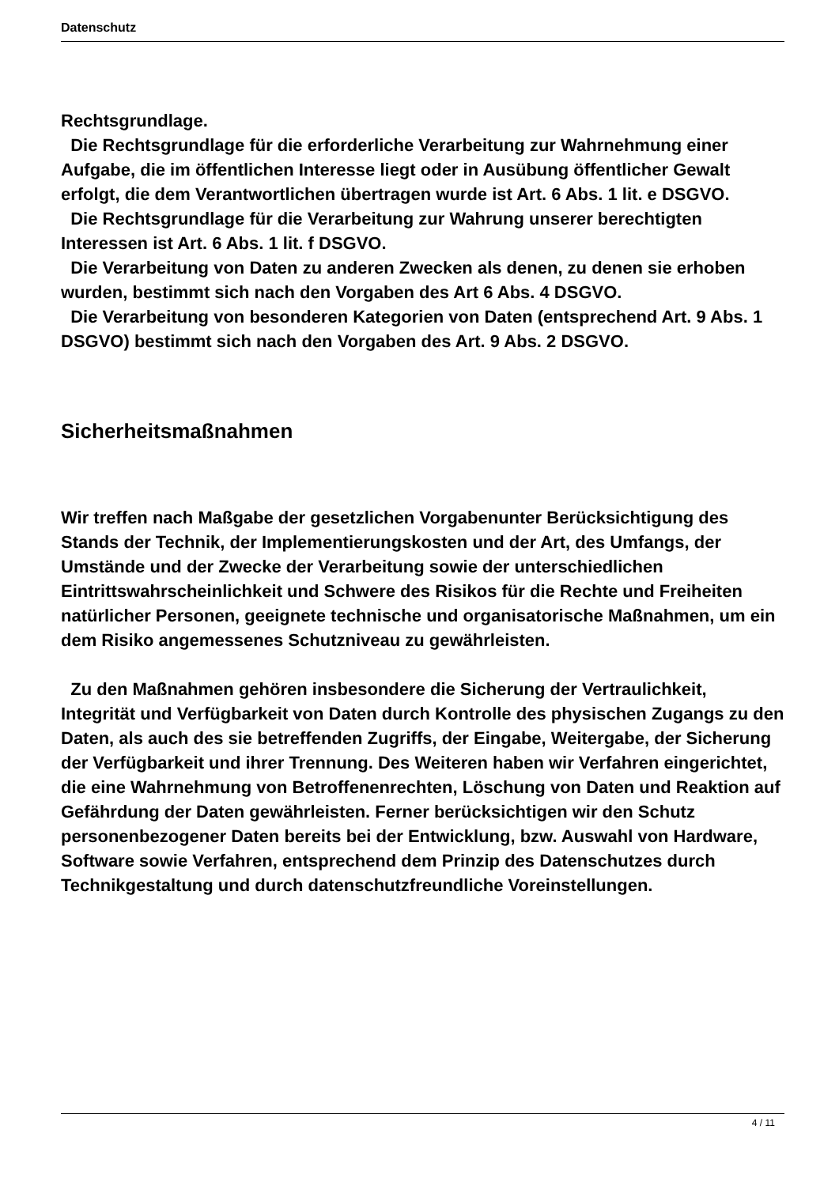Datenschutz
Rechtsgrundlage.
Die Rechtsgrundlage für die erforderliche Verarbeitung zur Wahrnehmung einer Aufgabe, die im öffentlichen Interesse liegt oder in Ausübung öffentlicher Gewalt erfolgt, die dem Verantwortlichen übertragen wurde ist Art. 6 Abs. 1 lit. e DSGVO.
Die Rechtsgrundlage für die Verarbeitung zur Wahrung unserer berechtigten Interessen ist Art. 6 Abs. 1 lit. f DSGVO.
Die Verarbeitung von Daten zu anderen Zwecken als denen, zu denen sie erhoben wurden, bestimmt sich nach den Vorgaben des Art 6 Abs. 4 DSGVO.
Die Verarbeitung von besonderen Kategorien von Daten (entsprechend Art. 9 Abs. 1 DSGVO) bestimmt sich nach den Vorgaben des Art. 9 Abs. 2 DSGVO.
Sicherheitsmaßnahmen
Wir treffen nach Maßgabe der gesetzlichen Vorgabenunter Berücksichtigung des Stands der Technik, der Implementierungskosten und der Art, des Umfangs, der Umstände und der Zwecke der Verarbeitung sowie der unterschiedlichen Eintrittswahrscheinlichkeit und Schwere des Risikos für die Rechte und Freiheiten natürlicher Personen, geeignete technische und organisatorische Maßnahmen, um ein dem Risiko angemessenes Schutzniveau zu gewährleisten.
Zu den Maßnahmen gehören insbesondere die Sicherung der Vertraulichkeit, Integrität und Verfügbarkeit von Daten durch Kontrolle des physischen Zugangs zu den Daten, als auch des sie betreffenden Zugriffs, der Eingabe, Weitergabe, der Sicherung der Verfügbarkeit und ihrer Trennung. Des Weiteren haben wir Verfahren eingerichtet, die eine Wahrnehmung von Betroffenenrechten, Löschung von Daten und Reaktion auf Gefährdung der Daten gewährleisten. Ferner berücksichtigen wir den Schutz personenbezogener Daten bereits bei der Entwicklung, bzw. Auswahl von Hardware, Software sowie Verfahren, entsprechend dem Prinzip des Datenschutzes durch Technikgestaltung und durch datenschutzfreundliche Voreinstellungen.
4 / 11